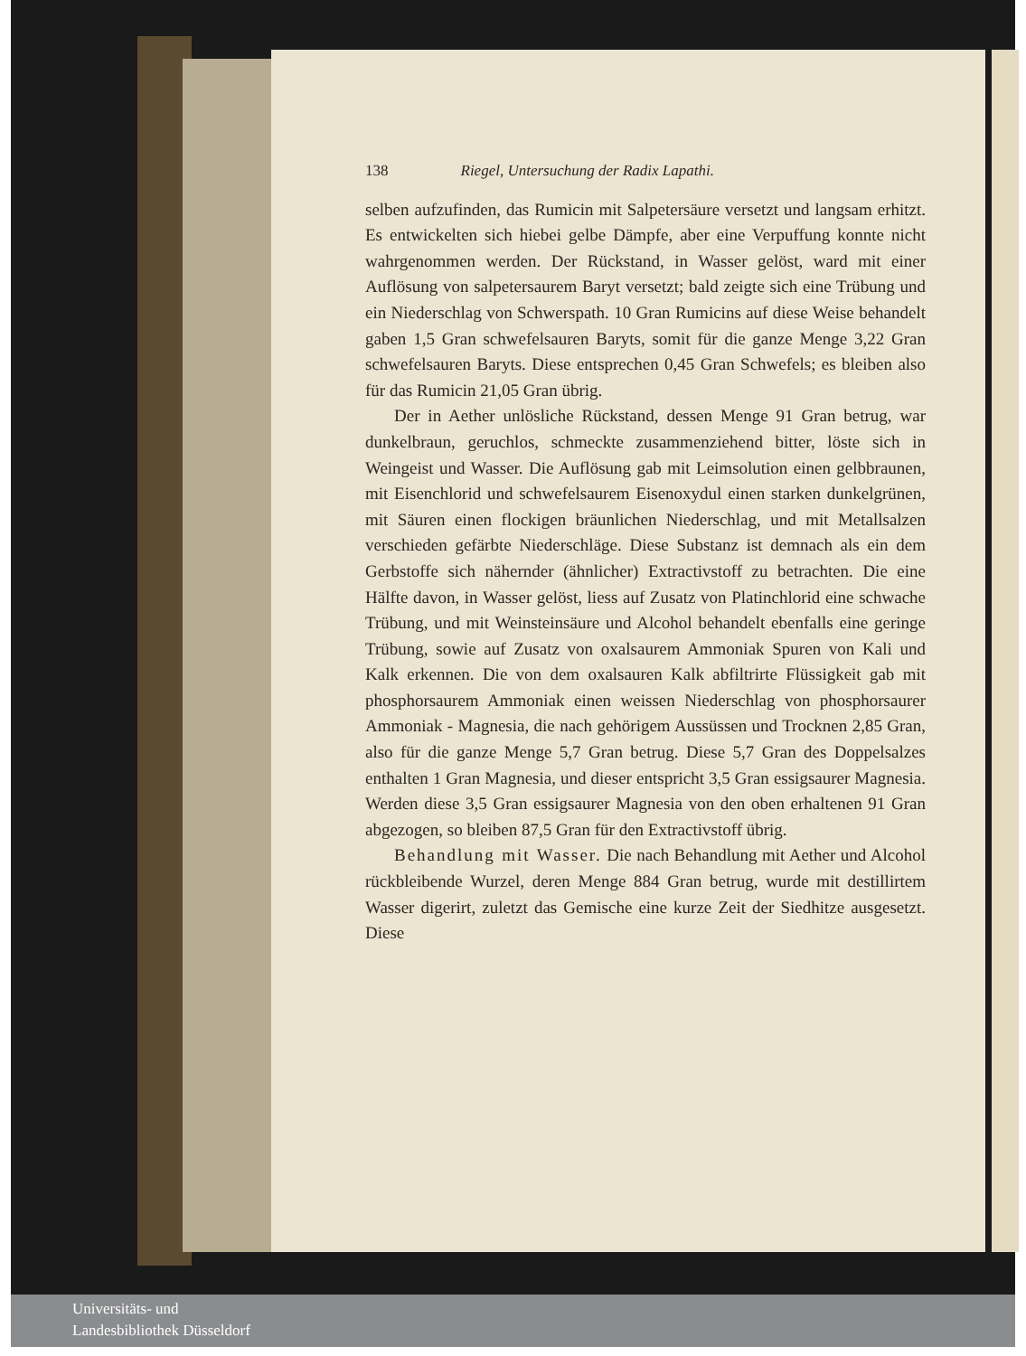138 Riegel, Untersuchung der Radix Lapathi.
selben aufzufinden, das Rumicin mit Salpetersäure versetzt und langsam erhitzt. Es entwickelten sich hiebei gelbe Dämpfe, aber eine Verpuffung konnte nicht wahrgenommen werden. Der Rückstand, in Wasser gelöst, ward mit einer Auflösung von salpetersaurem Baryt versetzt; bald zeigte sich eine Trübung und ein Niederschlag von Schwerspath. 10 Gran Rumicins auf diese Weise behandelt gaben 1,5 Gran schwefelsauren Baryts, somit für die ganze Menge 3,22 Gran schwefelsauren Baryts. Diese entsprechen 0,45 Gran Schwefels; es bleiben also für das Rumicin 21,05 Gran übrig.
Der in Aether unlösliche Rückstand, dessen Menge 91 Gran betrug, war dunkelbraun, geruchlos, schmeckte zusammenziehend bitter, löste sich in Weingeist und Wasser. Die Auflösung gab mit Leimsolution einen gelbbraunen, mit Eisenchlorid und schwefelsaurem Eisenoxydul einen starken dunkelgrünen, mit Säuren einen flockigen bräunlichen Niederschlag, und mit Metallsalzen verschieden gefärbte Niederschläge. Diese Substanz ist demnach als ein dem Gerbstoffe sich nähernder (ähnlicher) Extractivstoff zu betrachten. Die eine Hälfte davon, in Wasser gelöst, liess auf Zusatz von Platinchlorid eine schwache Trübung, und mit Weinsteinsäure und Alcohol behandelt ebenfalls eine geringe Trübung, sowie auf Zusatz von oxalsaurem Ammoniak Spuren von Kali und Kalk erkennen. Die von dem oxalsauren Kalk abfiltrirte Flüssigkeit gab mit phosphorsaurem Ammoniak einen weissen Niederschlag von phosphorsaurer Ammoniak - Magnesia, die nach gehörigem Aussüssen und Trocknen 2,85 Gran, also für die ganze Menge 5,7 Gran betrug. Diese 5,7 Gran des Doppelsalzes enthalten 1 Gran Magnesia, und dieser entspricht 3,5 Gran essigsaurer Magnesia. Werden diese 3,5 Gran essigsaurer Magnesia von den oben erhaltenen 91 Gran abgezogen, so bleiben 87,5 Gran für den Extractivstoff übrig.
Behandlung mit Wasser. Die nach Behandlung mit Aether und Alcohol rückbleibende Wurzel, deren Menge 884 Gran betrug, wurde mit destillirtem Wasser digerirt, zuletzt das Gemische eine kurze Zeit der Siedhitze ausgesetzt. Diese
Universitäts- und
Landesbibliothek Düsseldorf